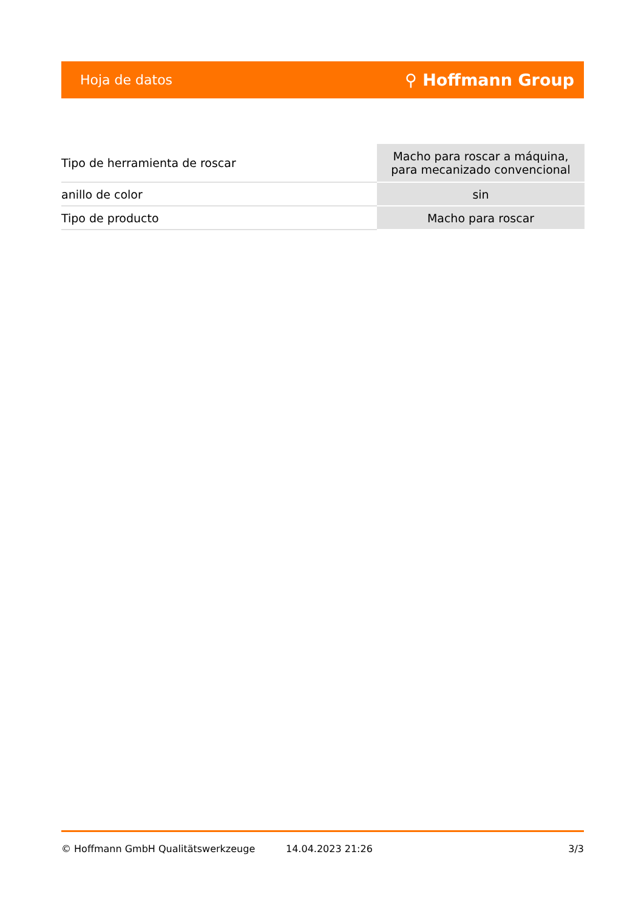Hoja de datos ⚲ Hoffmann Group
| Tipo de herramienta de roscar | Macho para roscar a máquina, para mecanizado convencional |
| anillo de color | sin |
| Tipo de producto | Macho para roscar |
© Hoffmann GmbH Qualitätswerkzeuge 14.04.2023 21:26 3/3